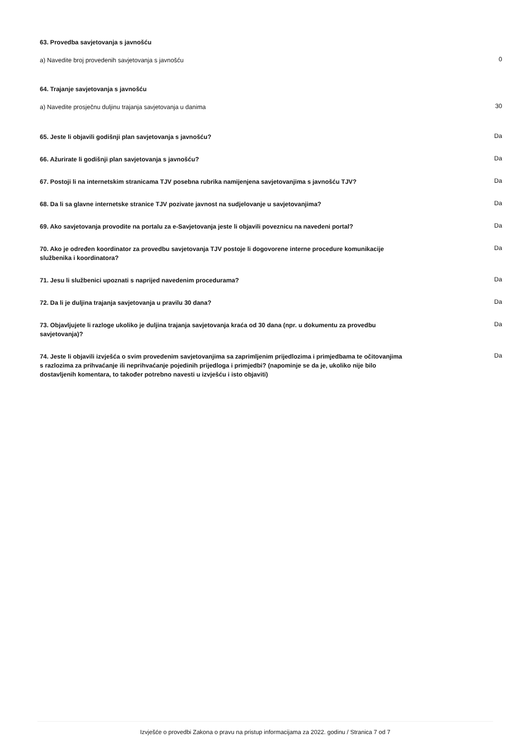63. Provedba savjetovanja s javnošću
a) Navedite broj provedenih savjetovanja s javnošću
0
64. Trajanje savjetovanja s javnošću
a) Navedite prosječnu duljinu trajanja savjetovanja u danima
30
65. Jeste li objavili godišnji plan savjetovanja s javnošću?
Da
66. Ažurirate li godišnji plan savjetovanja s javnošću?
Da
67. Postoji li na internetskim stranicama TJV posebna rubrika namijenjena savjetovanjima s javnošću TJV?
Da
68. Da li sa glavne internetske stranice TJV pozivate javnost na sudjelovanje u savjetovanjima?
Da
69. Ako savjetovanja provodite na portalu za e-Savjetovanja jeste li objavili poveznicu na navedeni portal?
Da
70. Ako je određen koordinator za provedbu savjetovanja TJV postoje li dogovorene interne procedure komunikacije službenika i koordinatora?
Da
71. Jesu li službenici upoznati s naprijed navedenim procedurama?
Da
72. Da li je duljina trajanja savjetovanja u pravilu 30 dana?
Da
73. Objavljujete li razloge ukoliko je duljina trajanja savjetovanja kraća od 30 dana (npr. u dokumentu za provedbu savjetovanja)?
Da
74. Jeste li objavili izvješća o svim provedenim savjetovanjima sa zaprimljenim prijedlozima i primjedbama te očitovanjima s razlozima za prihvaćanje ili neprihvaćanje pojedinih prijedloga i primjedbi? (napominje se da je, ukoliko nije bilo dostavljenih komentara, to također potrebno navesti u izvješću i isto objaviti)
Da
Izvješće o provedbi Zakona o pravu na pristup informacijama za 2022. godinu / Stranica 7 od 7